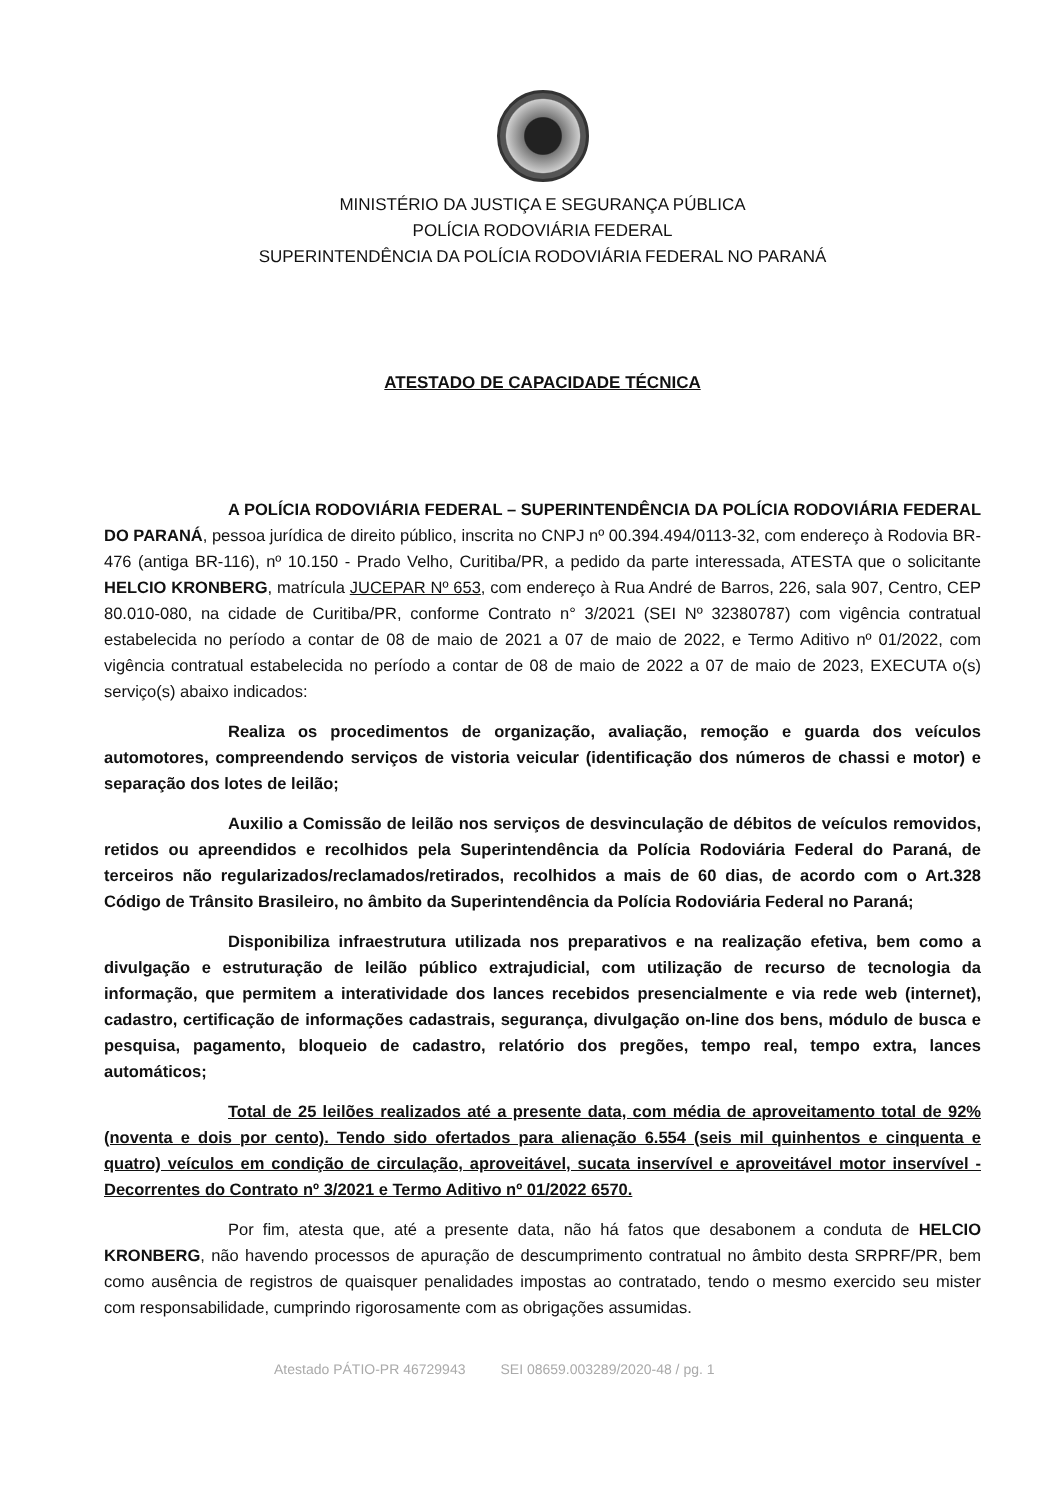MINISTÉRIO DA JUSTIÇA E SEGURANÇA PÚBLICA
POLÍCIA RODOVIÁRIA FEDERAL
SUPERINTENDÊNCIA DA POLÍCIA RODOVIÁRIA FEDERAL NO PARANÁ
ATESTADO DE CAPACIDADE TÉCNICA
A POLÍCIA RODOVIÁRIA FEDERAL – SUPERINTENDÊNCIA DA POLÍCIA RODOVIÁRIA FEDERAL DO PARANÁ, pessoa jurídica de direito público, inscrita no CNPJ nº 00.394.494/0113-32, com endereço à Rodovia BR-476 (antiga BR-116), nº 10.150 - Prado Velho, Curitiba/PR, a pedido da parte interessada, ATESTA que o solicitante HELCIO KRONBERG, matrícula JUCEPAR Nº 653, com endereço à Rua André de Barros, 226, sala 907, Centro, CEP 80.010-080, na cidade de Curitiba/PR, conforme Contrato n° 3/2021 (SEI Nº 32380787) com vigência contratual estabelecida no período a contar de 08 de maio de 2021 a 07 de maio de 2022, e Termo Aditivo nº 01/2022, com vigência contratual estabelecida no período a contar de 08 de maio de 2022 a 07 de maio de 2023, EXECUTA o(s) serviço(s) abaixo indicados:
Realiza os procedimentos de organização, avaliação, remoção e guarda dos veículos automotores, compreendendo serviços de vistoria veicular (identificação dos números de chassi e motor) e separação dos lotes de leilão;
Auxilio a Comissão de leilão nos serviços de desvinculação de débitos de veículos removidos, retidos ou apreendidos e recolhidos pela Superintendência da Polícia Rodoviária Federal do Paraná, de terceiros não regularizados/reclamados/retirados, recolhidos a mais de 60 dias, de acordo com o Art.328 Código de Trânsito Brasileiro, no âmbito da Superintendência da Polícia Rodoviária Federal no Paraná;
Disponibiliza infraestrutura utilizada nos preparativos e na realização efetiva, bem como a divulgação e estruturação de leilão público extrajudicial, com utilização de recurso de tecnologia da informação, que permitem a interatividade dos lances recebidos presencialmente e via rede web (internet), cadastro, certificação de informações cadastrais, segurança, divulgação on-line dos bens, módulo de busca e pesquisa, pagamento, bloqueio de cadastro, relatório dos pregões, tempo real, tempo extra, lances automáticos;
Total de 25 leilões realizados até a presente data, com média de aproveitamento total de 92% (noventa e dois por cento). Tendo sido ofertados para alienação 6.554 (seis mil quinhentos e cinquenta e quatro) veículos em condição de circulação, aproveitável, sucata inservível e aproveitável motor inservível - Decorrentes do Contrato nº 3/2021 e Termo Aditivo nº 01/2022 6570.
Por fim, atesta que, até a presente data, não há fatos que desabonem a conduta de HELCIO KRONBERG, não havendo processos de apuração de descumprimento contratual no âmbito desta SRPRF/PR, bem como ausência de registros de quaisquer penalidades impostas ao contratado, tendo o mesmo exercido seu mister com responsabilidade, cumprindo rigorosamente com as obrigações assumidas.
Atestado PÁTIO-PR 46729943 SEI 08659.003289/2020-48 / pg. 1